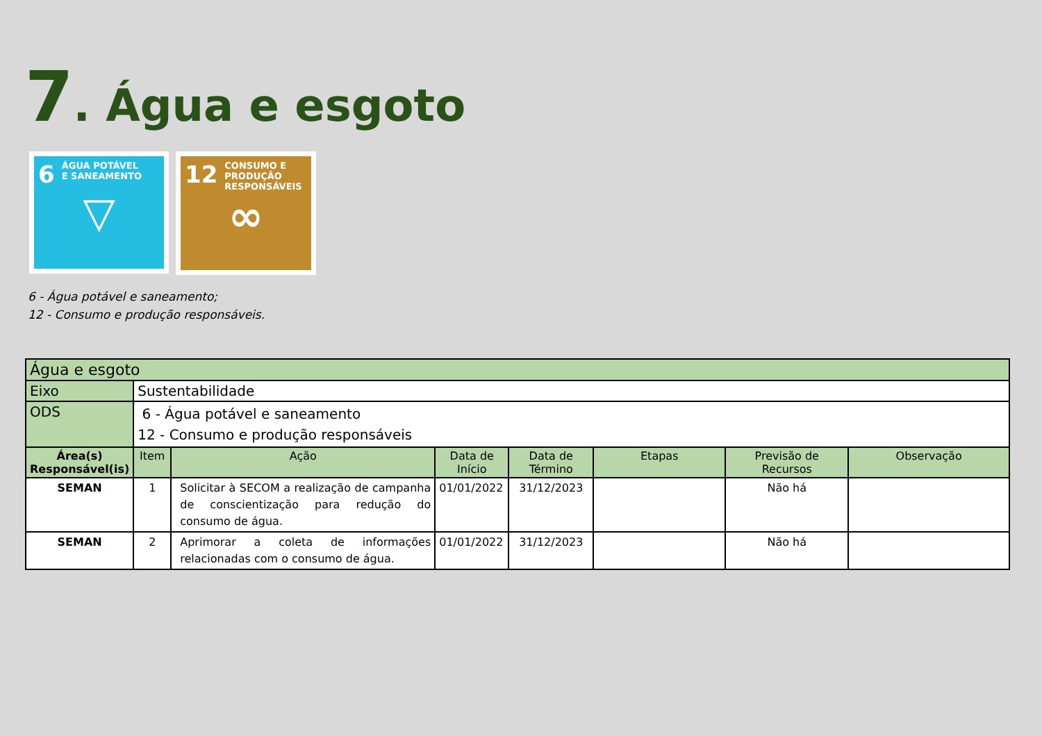7. Água e esgoto
6 ÁGUA POTÁVEL
E SANEAMENTO
▽
12 CONSUMO E
PRODUÇÃO
RESPONSÁVEIS
∞
6 - Água potável e saneamento;
12 - Consumo e produção responsáveis.
| Água e esgoto | | | | | | | |
| Eixo | Sustentabilidade | | | | | | |
| ODS | 6 - Água potável e saneamento 12 - Consumo e produção responsáveis | | | | | | |
| Área(s) Responsável(is) | Item | Ação | Data de Início | Data de Término | Etapas | Previsão de Recursos | Observação |
| SEMAN | 1 | Solicitar à SECOM a realização de campanha de conscientização para redução do consumo de água. | 01/01/2022 | 31/12/2023 | | Não há | |
| SEMAN | 2 | Aprimorar a coleta de informações relacionadas com o consumo de água. | 01/01/2022 | 31/12/2023 | | Não há | |